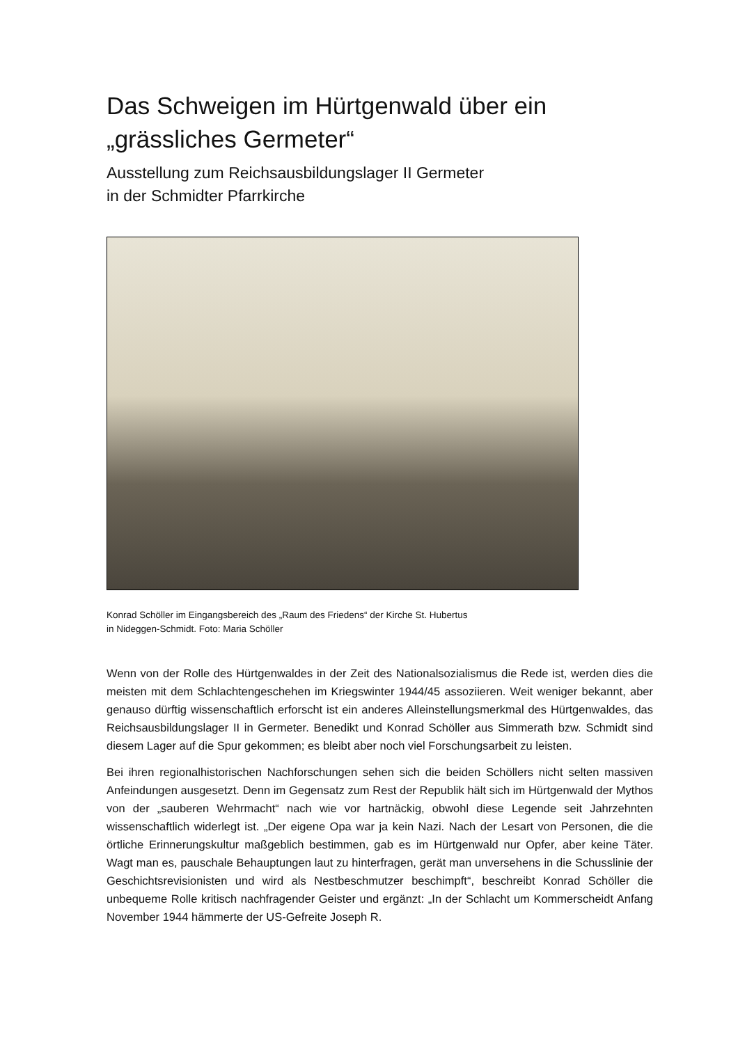Das Schweigen im Hürtgenwald über ein
„grässliches Germeter“
Ausstellung zum Reichsausbildungslager II Germeter
in der Schmidter Pfarrkirche
Konrad Schöller im Eingangsbereich des „Raum des Friedens“ der Kirche St. Hubertus
in Nideggen-Schmidt. Foto: Maria Schöller
Wenn von der Rolle des Hürtgenwaldes in der Zeit des Nationalsozialismus die Rede ist, werden dies die meisten mit dem Schlachtengeschehen im Kriegswinter 1944/45 assoziieren. Weit weniger bekannt, aber genauso dürftig wissenschaftlich erforscht ist ein anderes Alleinstellungsmerkmal des Hürtgenwaldes, das Reichsausbildungslager II in Germeter. Benedikt und Konrad Schöller aus Simmerath bzw. Schmidt sind diesem Lager auf die Spur gekommen; es bleibt aber noch viel Forschungsarbeit zu leisten.
Bei ihren regionalhistorischen Nachforschungen sehen sich die beiden Schöllers nicht selten massiven Anfeindungen ausgesetzt. Denn im Gegensatz zum Rest der Republik hält sich im Hürtgenwald der Mythos von der „sauberen Wehrmacht“ nach wie vor hartnäckig, obwohl diese Legende seit Jahrzehnten wissenschaftlich widerlegt ist. „Der eigene Opa war ja kein Nazi. Nach der Lesart von Personen, die die örtliche Erinnerungskultur maßgeblich bestimmen, gab es im Hürtgenwald nur Opfer, aber keine Täter. Wagt man es, pauschale Behauptungen laut zu hinterfragen, gerät man unversehens in die Schusslinie der Geschichtsrevisionisten und wird als Nestbeschmutzer beschimpft“, beschreibt Konrad Schöller die unbequeme Rolle kritisch nachfragender Geister und ergänzt: „In der Schlacht um Kommerscheidt Anfang November 1944 hämmerte der US-Gefreite Joseph R.